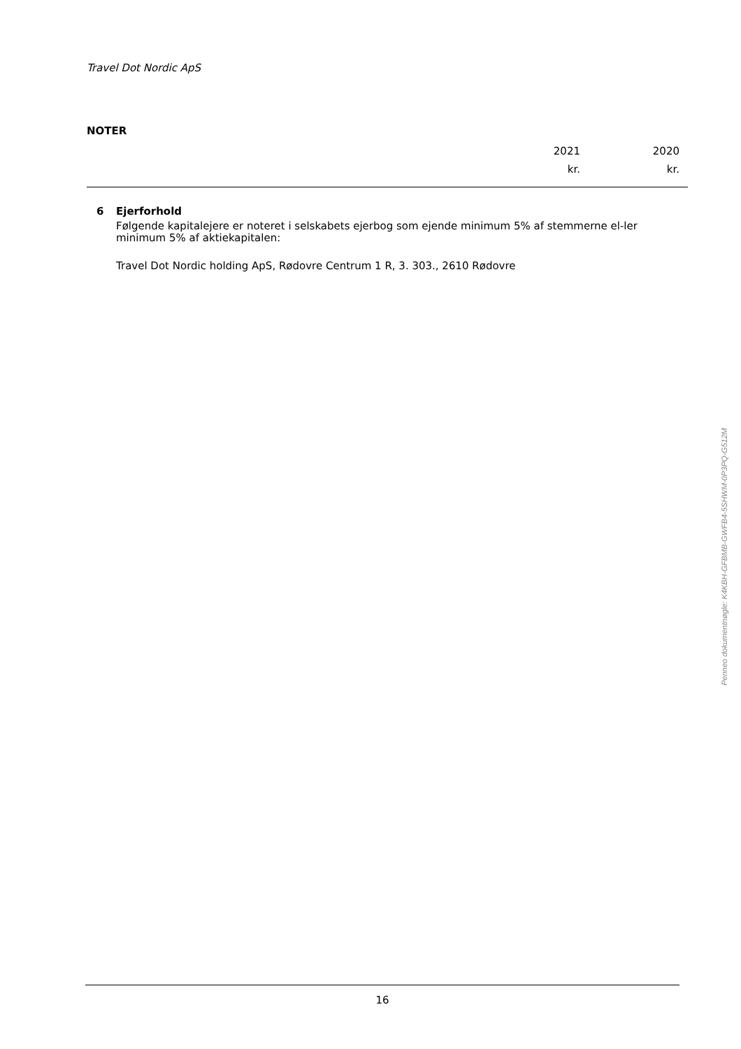Travel Dot Nordic ApS
NOTER
| 2021 | 2020 |
| kr. | kr. |
6 Ejerforhold
Følgende kapitalejere er noteret i selskabets ejerbog som ejende minimum 5% af stemmerne el-ler minimum 5% af aktiekapitalen:
Travel Dot Nordic holding ApS, Rødovre Centrum 1 R, 3. 303., 2610 Rødovre
Penneo dokumentnøgle: K4KBH-GFBMB-GWFB4-5SHWM-0P3PQ-G512M
16